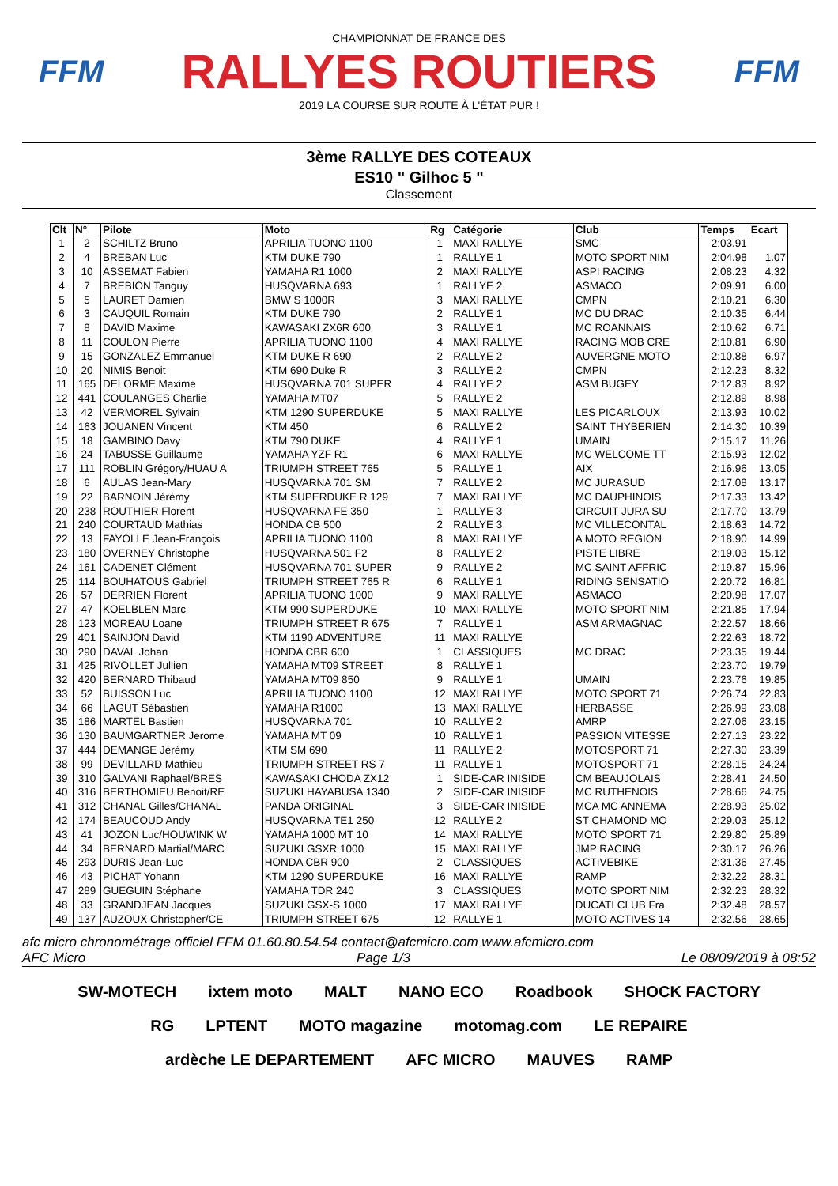FFM
CHAMPIONNAT DE FRANCE DES
RALLYES ROUTIERS
2019 LA COURSE SUR ROUTE À L'ÉTAT PUR !
FFM
3ème RALLYE DES COTEAUX
ES10 " Gilhoc 5 "
Classement
| Clt | N° | Pilote | Moto | Rg | Catégorie | Club | Temps | Ecart |
| --- | --- | --- | --- | --- | --- | --- | --- | --- |
| 1 | 2 | SCHILTZ Bruno | APRILIA TUONO 1100 | 1 | MAXI RALLYE | SMC | 2:03.91 | |
| 2 | 4 | BREBAN Luc | KTM DUKE 790 | 1 | RALLYE 1 | MOTO SPORT NIM | 2:04.98 | 1.07 |
| 3 | 10 | ASSEMAT Fabien | YAMAHA R1 1000 | 2 | MAXI RALLYE | ASPI RACING | 2:08.23 | 4.32 |
| 4 | 7 | BREBION Tanguy | HUSQVARNA 693 | 1 | RALLYE 2 | ASMACO | 2:09.91 | 6.00 |
| 5 | 5 | LAURET Damien | BMW S 1000R | 3 | MAXI RALLYE | CMPN | 2:10.21 | 6.30 |
| 6 | 3 | CAUQUIL Romain | KTM DUKE 790 | 2 | RALLYE 1 | MC DU DRAC | 2:10.35 | 6.44 |
| 7 | 8 | DAVID Maxime | KAWASAKI ZX6R 600 | 3 | RALLYE 1 | MC ROANNAIS | 2:10.62 | 6.71 |
| 8 | 11 | COULON Pierre | APRILIA TUONO 1100 | 4 | MAXI RALLYE | RACING MOB CRE | 2:10.81 | 6.90 |
| 9 | 15 | GONZALEZ Emmanuel | KTM DUKE R 690 | 2 | RALLYE 2 | AUVERGNE MOTO | 2:10.88 | 6.97 |
| 10 | 20 | NIMIS Benoit | KTM 690 Duke R | 3 | RALLYE 2 | CMPN | 2:12.23 | 8.32 |
| 11 | 165 | DELORME Maxime | HUSQVARNA 701 SUPER | 4 | RALLYE 2 | ASM BUGEY | 2:12.83 | 8.92 |
| 12 | 441 | COULANGES Charlie | YAMAHA MT07 | 5 | RALLYE 2 | | 2:12.89 | 8.98 |
| 13 | 42 | VERMOREL Sylvain | KTM 1290 SUPERDUKE | 5 | MAXI RALLYE | LES PICARLOUX | 2:13.93 | 10.02 |
| 14 | 163 | JOUANEN Vincent | KTM 450 | 6 | RALLYE 2 | SAINT THYBERIEN | 2:14.30 | 10.39 |
| 15 | 18 | GAMBINO Davy | KTM 790 DUKE | 4 | RALLYE 1 | UMAIN | 2:15.17 | 11.26 |
| 16 | 24 | TABUSSE Guillaume | YAMAHA YZF R1 | 6 | MAXI RALLYE | MC WELCOME TT | 2:15.93 | 12.02 |
| 17 | 111 | ROBLIN Grégory/HUAU A | TRIUMPH STREET 765 | 5 | RALLYE 1 | AIX | 2:16.96 | 13.05 |
| 18 | 6 | AULAS Jean-Mary | HUSQVARNA 701 SM | 7 | RALLYE 2 | MC JURASUD | 2:17.08 | 13.17 |
| 19 | 22 | BARNOIN Jérémy | KTM SUPERDUKE R 129 | 7 | MAXI RALLYE | MC DAUPHINOIS | 2:17.33 | 13.42 |
| 20 | 238 | ROUTHIER Florent | HUSQVARNA FE 350 | 1 | RALLYE 3 | CIRCUIT JURA SU | 2:17.70 | 13.79 |
| 21 | 240 | COURTAUD Mathias | HONDA CB 500 | 2 | RALLYE 3 | MC VILLECONTAL | 2:18.63 | 14.72 |
| 22 | 13 | FAYOLLE Jean-François | APRILIA TUONO 1100 | 8 | MAXI RALLYE | A MOTO REGION | 2:18.90 | 14.99 |
| 23 | 180 | OVERNEY Christophe | HUSQVARNA 501 F2 | 8 | RALLYE 2 | PISTE LIBRE | 2:19.03 | 15.12 |
| 24 | 161 | CADENET Clément | HUSQVARNA 701 SUPER | 9 | RALLYE 2 | MC SAINT AFFRIC | 2:19.87 | 15.96 |
| 25 | 114 | BOUHATOUS Gabriel | TRIUMPH STREET 765 R | 6 | RALLYE 1 | RIDING SENSATIO | 2:20.72 | 16.81 |
| 26 | 57 | DERRIEN Florent | APRILIA TUONO 1000 | 9 | MAXI RALLYE | ASMACO | 2:20.98 | 17.07 |
| 27 | 47 | KOELBLEN Marc | KTM 990 SUPERDUKE | 10 | MAXI RALLYE | MOTO SPORT NIM | 2:21.85 | 17.94 |
| 28 | 123 | MOREAU Loane | TRIUMPH STREET R 675 | 7 | RALLYE 1 | ASM ARMAGNAC | 2:22.57 | 18.66 |
| 29 | 401 | SAINJON David | KTM 1190 ADVENTURE | 11 | MAXI RALLYE | | 2:22.63 | 18.72 |
| 30 | 290 | DAVAL Johan | HONDA CBR 600 | 1 | CLASSIQUES | MC DRAC | 2:23.35 | 19.44 |
| 31 | 425 | RIVOLLET Jullien | YAMAHA MT09 STREET | 8 | RALLYE 1 | | 2:23.70 | 19.79 |
| 32 | 420 | BERNARD Thibaud | YAMAHA MT09 850 | 9 | RALLYE 1 | UMAIN | 2:23.76 | 19.85 |
| 33 | 52 | BUISSON Luc | APRILIA TUONO 1100 | 12 | MAXI RALLYE | MOTO SPORT 71 | 2:26.74 | 22.83 |
| 34 | 66 | LAGUT Sébastien | YAMAHA R1000 | 13 | MAXI RALLYE | HERBASSE | 2:26.99 | 23.08 |
| 35 | 186 | MARTEL Bastien | HUSQVARNA 701 | 10 | RALLYE 2 | AMRP | 2:27.06 | 23.15 |
| 36 | 130 | BAUMGARTNER Jerome | YAMAHA MT 09 | 10 | RALLYE 1 | PASSION VITESSE | 2:27.13 | 23.22 |
| 37 | 444 | DEMANGE Jérémy | KTM SM 690 | 11 | RALLYE 2 | MOTOSPORT 71 | 2:27.30 | 23.39 |
| 38 | 99 | DEVILLARD Mathieu | TRIUMPH STREET RS 7 | 11 | RALLYE 1 | MOTOSPORT 71 | 2:28.15 | 24.24 |
| 39 | 310 | GALVANI Raphael/BRES | KAWASAKI CHODA ZX12 | 1 | SIDE-CAR INISIDE | CM BEAUJOLAIS | 2:28.41 | 24.50 |
| 40 | 316 | BERTHOMIEU Benoit/RE | SUZUKI HAYABUSA 1340 | 2 | SIDE-CAR INISIDE | MC RUTHENOIS | 2:28.66 | 24.75 |
| 41 | 312 | CHANAL Gilles/CHANAL | PANDA ORIGINAL | 3 | SIDE-CAR INISIDE | MCA MC ANNEMA | 2:28.93 | 25.02 |
| 42 | 174 | BEAUCOUD Andy | HUSQVARNA TE1 250 | 12 | RALLYE 2 | ST CHAMOND MO | 2:29.03 | 25.12 |
| 43 | 41 | JOZON Luc/HOUWINK W | YAMAHA 1000 MT 10 | 14 | MAXI RALLYE | MOTO SPORT 71 | 2:29.80 | 25.89 |
| 44 | 34 | BERNARD Martial/MARC | SUZUKI GSXR 1000 | 15 | MAXI RALLYE | JMP RACING | 2:30.17 | 26.26 |
| 45 | 293 | DURIS Jean-Luc | HONDA CBR 900 | 2 | CLASSIQUES | ACTIVEBIKE | 2:31.36 | 27.45 |
| 46 | 43 | PICHAT Yohann | KTM 1290 SUPERDUKE | 16 | MAXI RALLYE | RAMP | 2:32.22 | 28.31 |
| 47 | 289 | GUEGUIN Stéphane | YAMAHA TDR 240 | 3 | CLASSIQUES | MOTO SPORT NIM | 2:32.23 | 28.32 |
| 48 | 33 | GRANDJEAN Jacques | SUZUKI GSX-S 1000 | 17 | MAXI RALLYE | DUCATI CLUB Fra | 2:32.48 | 28.57 |
| 49 | 137 | AUZOUX Christopher/CE | TRIUMPH STREET 675 | 12 | RALLYE 1 | MOTO ACTIVES 14 | 2:32.56 | 28.65 |
afc micro chronométrage officiel FFM 01.60.80.54.54 contact@afcmicro.com www.afcmicro.com
AFC Micro Page 1/3 Le 08/09/2019 à 08:52
SW-MOTECH ixtem moto MALT NANO ECO Roadbook SHOCK FACTORY RG LPTENT MOTO magazine motomag.com LE REPAIRE ardèche LE DEPARTEMENT AFC MICRO MAUVES RAMP